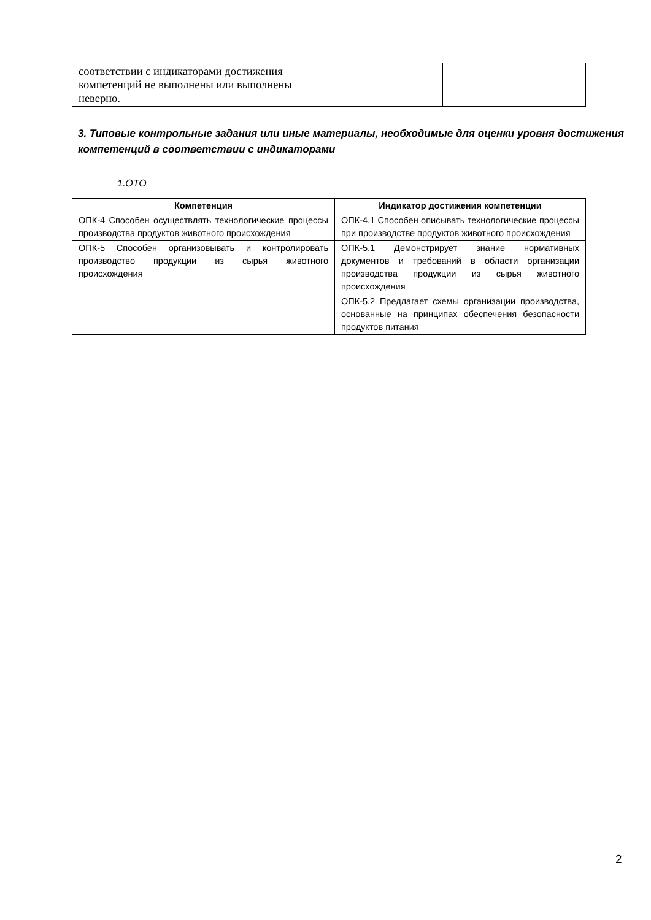| соответствии с индикаторами достижения компетенций не выполнены или выполнены неверно. | | |
3. Типовые контрольные задания или иные материалы, необходимые для оценки уровня достижения компетенций в соответствии с индикаторами
1.ОТО
| Компетенция | Индикатор достижения компетенции |
| --- | --- |
| ОПК-4 Способен осуществлять технологические процессы производства продуктов животного происхождения | ОПК-4.1 Способен описывать технологические процессы при производстве продуктов животного происхождения |
| ОПК-5 Способен организовывать и контролировать производство продукции из сырья животного происхождения | ОПК-5.1 Демонстрирует знание нормативных документов и требований в области организации производства продукции из сырья животного происхождения |
| | ОПК-5.2 Предлагает схемы организации производства, основанные на принципах обеспечения безопасности продуктов питания |
2